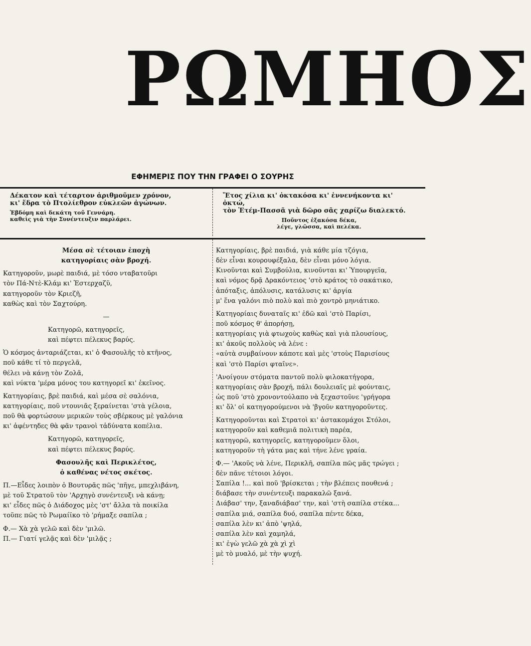ΡΩΜΗΟΣ
ΕΦΗΜΕΡΙΣ ΠΟΥ ΤΗΝ ΓΡΑΦΕΙ Ο ΣΟΥΡΗΣ
Δέκατον καὶ τέταρτον ἀριθμοῦμεν χρόνον,
κι' ἕδρα τὸ Πτολίεθρον εὐκλεῶν ἀγώνων.
Ἑβδόμη καὶ δεκάτη τοῦ Γεννάρη.
καθεὶς γιὰ τὴν Συνέντευξιν παρλάρει.
Ἔτος χίλια κι' ὀκτακόσα κι' ἐννενήκοντα κι' ὀκτώ,
τὸν Ἐτέμ-Πασσᾶ γιὰ δῶρο σᾶς χαρίζω διαλεκτό.
Ποῦντος ἑξακόσα δέκα,
λέγε, γλῶσσα, καὶ πελέκα.
Μέσα σὲ τέτοιαν ἐποχὴ
κατηγορίαις σὰν βροχή.
Κατηγοροῦν, μωρὲ παιδιά, μὲ τόσο νταβατοῦρι
τὸν Πά-Ντὲ-Κλάμ κι' Ἐστερχαζῦ,
κατηγοροῦν τὸν Κριεζῆ,
καθὼς καὶ τὸν Σαχτούρη.
—
Κατηγορῶ, κατηγορεῖς,
καὶ πέφτει πέλεκυς βαρύς.
Ὁ κόσμος ἀνταριάζεται, κι' ὁ Φασουλῆς τὸ κτῆνος,
ποῦ κάθε τί τὸ περγελᾶ,
θέλει νὰ κάνῃ τὸν Ζολᾶ,
καὶ νύκτα 'μέρα μόνος του κατηγορεῖ κι' ἐκεῖνος.
Κατηγορίαις, βρὲ παιδιά, καὶ μέσα σὲ σαλόνια,
κατηγορίαις, ποῦ ντουνιᾶς ξεραίνεται 'στὰ γέλοια,
ποῦ θὰ φορτώσουν μερικῶν τοὺς σβέρκους μὲ γαλόνια
κι' ἀφέντηδες θὰ φᾶν τρανοὶ τἀδύνατα κοπέλια.
Κατηγορῶ, κατηγορεῖς,
καὶ πέφτει πέλεκυς βαρύς.
Φασουλῆς καὶ Περικλέτος,
ὁ καθένας νέτος σκέτος.
Π.—Εἶδες λοιπὸν ὁ Βουτυρᾶς πῶς 'πῆγε, μπεχλιβάνη,
μὲ τοῦ Στρατοῦ τὸν 'Αρχηγὸ συνέντευξι νὰ κάνῃ;
κι' εἶδες πῶς ὁ Διάδοχος μὲς 'στ' ἄλλα τὰ ποικίλα
τοῦπε πῶς τὸ Ρωμαίϊκο τὸ 'ρήμαξε σαπίλα ;
Φ.— Χὰ χὰ γελῶ καὶ δὲν 'μιλῶ.
Π.— Γιατί γελᾷς καὶ δὲν 'μιλᾷς ;
Κατηγορίαις, βρὲ παιδιά, γιὰ κάθε μία τζόγια,
δὲν εἶναι κουρουφέξαλα, δὲν εἶναι μόνο λόγια.
Κινοῦνται καὶ Συμβούλια, κινοῦνται κι' Ὑπουργεῖα,
καὶ νόμος δρᾷ Δρακόντειος 'στὸ κράτος τὸ σακάτικο,
ἀπόταξις, ἀπόλυσις, κατάλυσις κι' ἀργία
μ' ἕνα γαλόνι πιὸ πολὺ καὶ πιὸ χοντρὸ μηνιάτικο.
Κατηγορίαις δυναταῖς κι' ἐδῶ καὶ 'στὸ Παρίσι,
ποῦ κόσμος θ' ἀπορήσῃ,
κατηγορίαις γιὰ φτωχοὺς καθὼς καὶ γιὰ πλουσίους,
κι' ἀκοῦς πολλοὺς νὰ λένε :
«αὐτὰ συμβαίνουν κάποτε καὶ μὲς 'στοὺς Παρισίους
καὶ 'στὸ Παρίσι φταῖνε».
'Ανοίγουν στόματα παντοῦ πολὺ φιλοκατήγορα,
κατηγορίαις σὰν βροχή, πάλι δουλειαῖς μὲ φούνταις,
ὡς ποῦ 'στὸ χρονοντούλαπο νὰ ξεχαστοῦνε 'γρήγορα
κι' ὅλ' οἱ κατηγορούμενοι νὰ 'βγοῦν κατηγοροῦντες.
Κατηγοροῦνται καὶ Στρατοὶ κι' ἀστακομάχοι Στόλοι,
κατηγοροῦν καὶ καθεμιᾶ πολιτικὴ παρέα,
κατηγορῶ, κατηγορεῖς, κατηγοροῦμεν ὅλοι,
κατηγοροῦν τὴ γάτα μας καὶ τήνε λένε γραία.
Φ.— 'Ακοῦς νὰ λένε, Περικλῆ, σαπίλα πῶς μᾶς τρώγει ;
δὲν πᾶνε τέτοιοι λόγοι.
Σαπίλα !... καὶ ποῦ 'βρίσκεται ; τὴν βλέπεις πουθενά ;
διάβασε τὴν συνέντευξι παρακαλῶ ξανά.
Διάβασ' την, ξαναδιάβασ' την, καὶ 'στὴ σαπίλα στέκα...
σαπίλα μιά, σαπίλα δυό, σαπίλα πέντε δέκα,
σαπίλα λὲν κι' ἀπὸ 'ψηλά,
σαπίλα λὲν καὶ χαμηλά,
κι' ἐγὼ γελῶ χὰ χὰ χὶ χὶ
μὲ τὸ μυαλό, μὲ τὴν ψυχή.